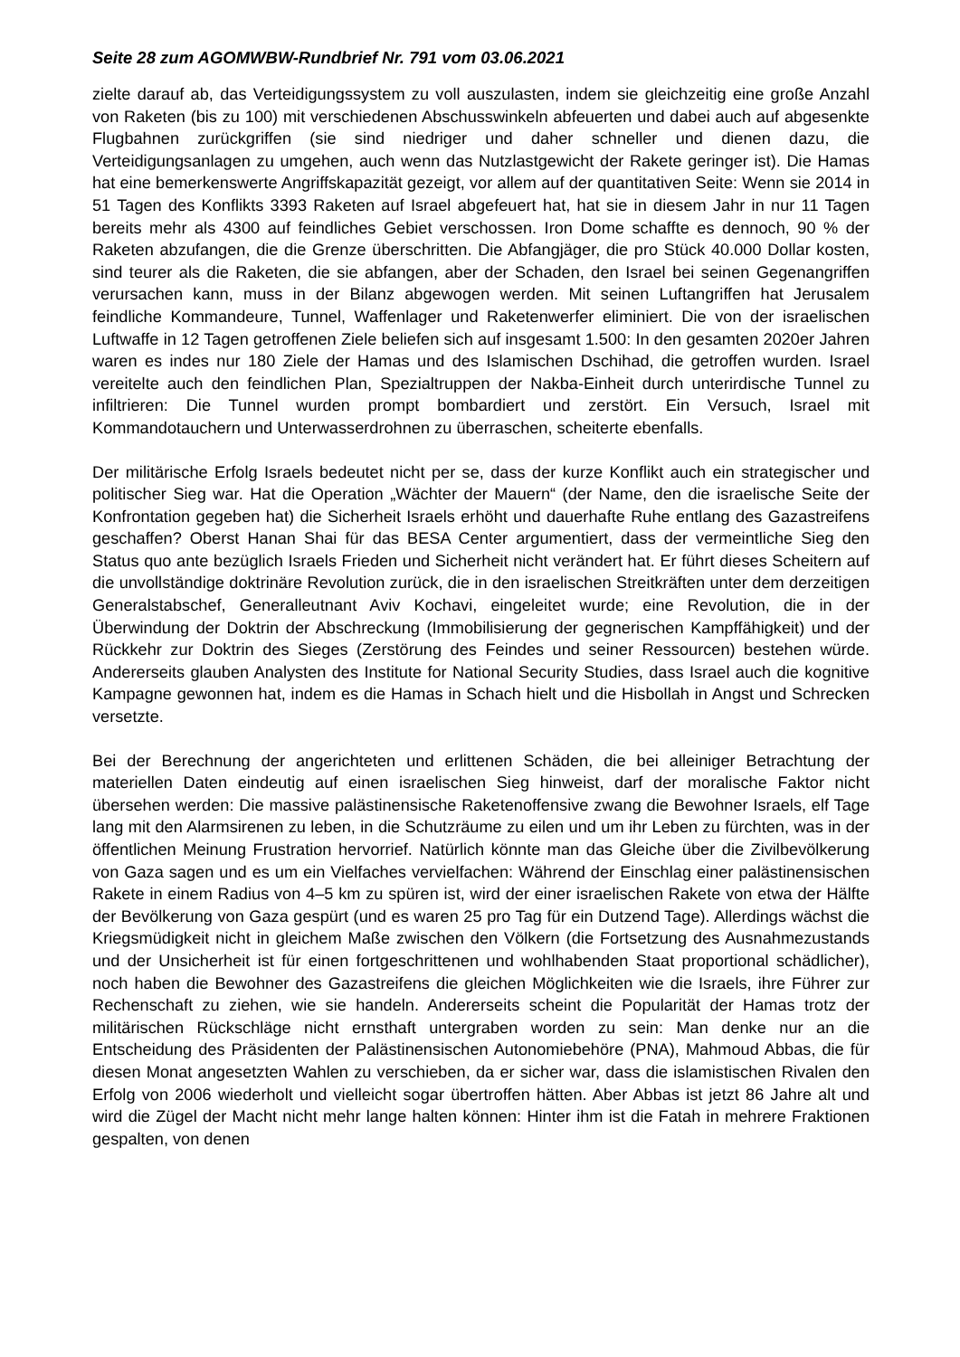Seite 28 zum AGOMWBW-Rundbrief Nr. 791 vom 03.06.2021
zielte darauf ab, das Verteidigungssystem zu voll auszulasten, indem sie gleichzeitig eine große Anzahl von Raketen (bis zu 100) mit verschiedenen Abschusswinkeln abfeuerten und dabei auch auf abgesenkte Flugbahnen zurückgriffen (sie sind niedriger und daher schneller und dienen dazu, die Verteidigungsanlagen zu umgehen, auch wenn das Nutzlastgewicht der Rakete geringer ist). Die Hamas hat eine bemerkenswerte Angriffskapazität gezeigt, vor allem auf der quantitativen Seite: Wenn sie 2014 in 51 Tagen des Konflikts 3393 Raketen auf Israel abgefeuert hat, hat sie in diesem Jahr in nur 11 Tagen bereits mehr als 4300 auf feindliches Gebiet verschossen. Iron Dome schaffte es dennoch, 90 % der Raketen abzufangen, die die Grenze überschritten. Die Abfangjäger, die pro Stück 40.000 Dollar kosten, sind teurer als die Raketen, die sie abfangen, aber der Schaden, den Israel bei seinen Gegenangriffen verursachen kann, muss in der Bilanz abgewogen werden. Mit seinen Luftangriffen hat Jerusalem feindliche Kommandeure, Tunnel, Waffenlager und Raketenwerfer eliminiert. Die von der israelischen Luftwaffe in 12 Tagen getroffenen Ziele beliefen sich auf insgesamt 1.500: In den gesamten 2020er Jahren waren es indes nur 180 Ziele der Hamas und des Islamischen Dschihad, die getroffen wurden. Israel vereitelte auch den feindlichen Plan, Spezialtruppen der Nakba-Einheit durch unterirdische Tunnel zu infiltrieren: Die Tunnel wurden prompt bombardiert und zerstört. Ein Versuch, Israel mit Kommandotauchern und Unterwasserdrohnen zu überraschen, scheiterte ebenfalls.
Der militärische Erfolg Israels bedeutet nicht per se, dass der kurze Konflikt auch ein strategischer und politischer Sieg war. Hat die Operation „Wächter der Mauern“ (der Name, den die israelische Seite der Konfrontation gegeben hat) die Sicherheit Israels erhöht und dauerhafte Ruhe entlang des Gazastreifens geschaffen? Oberst Hanan Shai für das BESA Center argumentiert, dass der vermeintliche Sieg den Status quo ante bezüglich Israels Frieden und Sicherheit nicht verändert hat. Er führt dieses Scheitern auf die unvollständige doktrinäre Revolution zurück, die in den israelischen Streitkräften unter dem derzeitigen Generalstabschef, Generalleutnant Aviv Kochavi, eingeleitet wurde; eine Revolution, die in der Überwindung der Doktrin der Abschreckung (Immobilisierung der gegnerischen Kampffähigkeit) und der Rückkehr zur Doktrin des Sieges (Zerstörung des Feindes und seiner Ressourcen) bestehen würde. Andererseits glauben Analysten des Institute for National Security Studies, dass Israel auch die kognitive Kampagne gewonnen hat, indem es die Hamas in Schach hielt und die Hisbollah in Angst und Schrecken versetzte.
Bei der Berechnung der angerichteten und erlittenen Schäden, die bei alleiniger Betrachtung der materiellen Daten eindeutig auf einen israelischen Sieg hinweist, darf der moralische Faktor nicht übersehen werden: Die massive palästinensische Raketenoffensive zwang die Bewohner Israels, elf Tage lang mit den Alarmsirenen zu leben, in die Schutzräume zu eilen und um ihr Leben zu fürchten, was in der öffentlichen Meinung Frustration hervorrief. Natürlich könnte man das Gleiche über die Zivilbevölkerung von Gaza sagen und es um ein Vielfaches vervielfachen: Während der Einschlag einer palästinensischen Rakete in einem Radius von 4–5 km zu spüren ist, wird der einer israelischen Rakete von etwa der Hälfte der Bevölkerung von Gaza gespürt (und es waren 25 pro Tag für ein Dutzend Tage). Allerdings wächst die Kriegsmüdigkeit nicht in gleichem Maße zwischen den Völkern (die Fortsetzung des Ausnahmezustands und der Unsicherheit ist für einen fortgeschrittenen und wohlhabenden Staat proportional schädlicher), noch haben die Bewohner des Gazastreifens die gleichen Möglichkeiten wie die Israels, ihre Führer zur Rechenschaft zu ziehen, wie sie handeln. Andererseits scheint die Popularität der Hamas trotz der militärischen Rückschläge nicht ernsthaft untergraben worden zu sein: Man denke nur an die Entscheidung des Präsidenten der Palästinensischen Autonomiebehöre (PNA), Mahmoud Abbas, die für diesen Monat angesetzten Wahlen zu verschieben, da er sicher war, dass die islamistischen Rivalen den Erfolg von 2006 wiederholt und vielleicht sogar übertroffen hätten. Aber Abbas ist jetzt 86 Jahre alt und wird die Zügel der Macht nicht mehr lange halten können: Hinter ihm ist die Fatah in mehrere Fraktionen gespalten, von denen